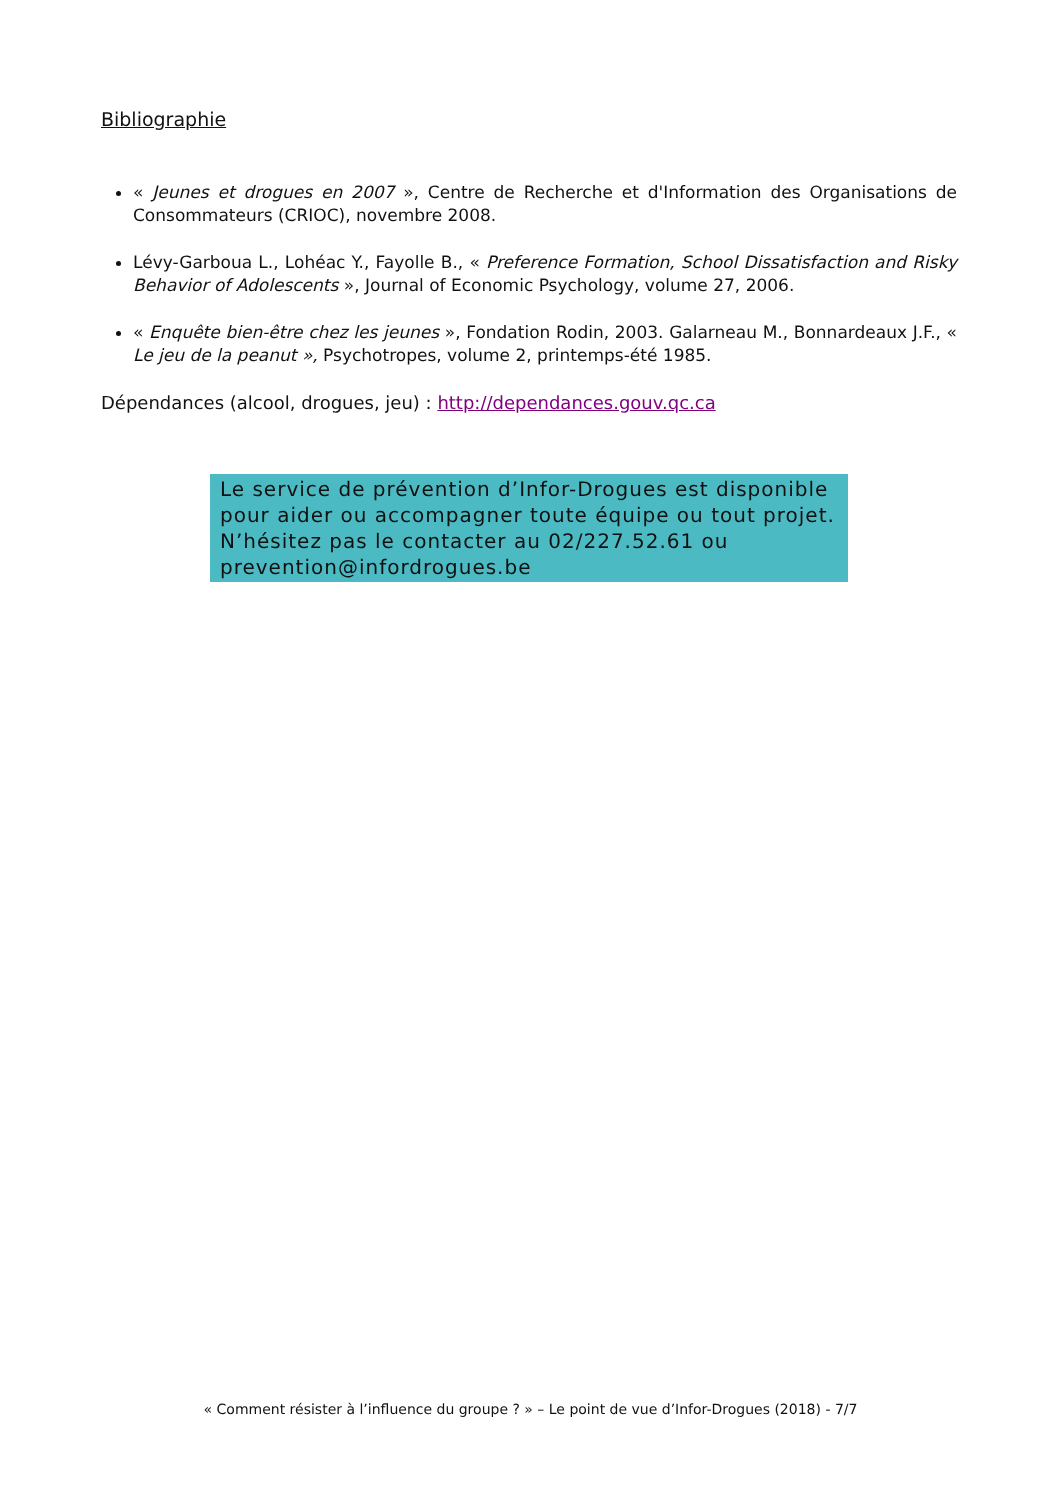Bibliographie
« Jeunes et drogues en 2007 », Centre de Recherche et d'Information des Organisations de Consommateurs (CRIOC), novembre 2008.
Lévy-Garboua L., Lohéac Y., Fayolle B., « Preference Formation, School Dissatisfaction and Risky Behavior of Adolescents », Journal of Economic Psychology, volume 27, 2006.
« Enquête bien-être chez les jeunes », Fondation Rodin, 2003. Galarneau M., Bonnardeaux J.F., « Le jeu de la peanut », Psychotropes, volume 2, printemps-été 1985.
Dépendances (alcool, drogues, jeu) : http://dependances.gouv.qc.ca
Le service de prévention d’Infor-Drogues est disponible pour aider ou accompagner toute équipe ou tout projet. N’hésitez pas le contacter au 02/227.52.61 ou prevention@infordrogues.be
« Comment résister à l’influence du groupe ? » – Le point de vue d’Infor-Drogues (2018) - 7/7